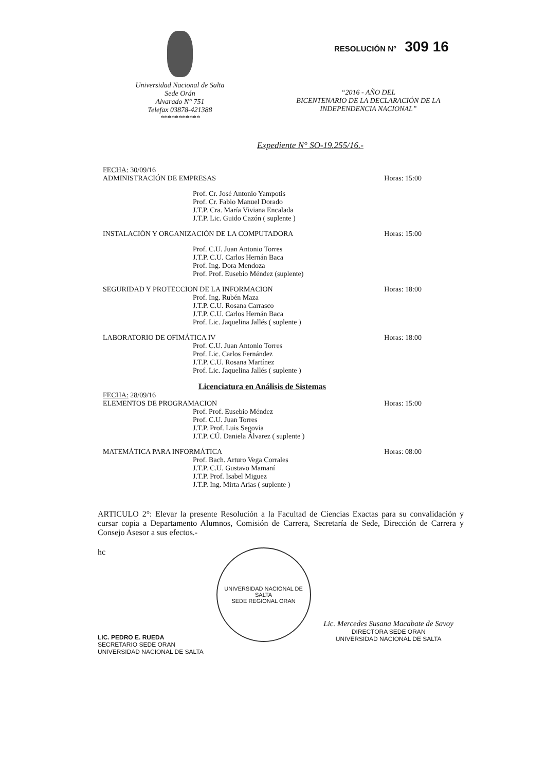Universidad Nacional de Salta
Sede Orán
Alvarado N° 751
Telefax 03878-421388
***********
RESOLUCIÓN N° 309 16
“2016 - AÑO DEL
BICENTENARIO DE LA DECLARACIÓN DE LA
INDEPENDENCIA NACIONAL”
Expediente N° SO-19.255/16.-
FECHA: 30/09/16
ADMINISTRACIÓN DE EMPRESAS Horas: 15:00
Prof. Cr. José Antonio Yampotis
Prof. Cr. Fabio Manuel Dorado
J.T.P. Cra. María Viviana Encalada
J.T.P. Lic. Guido Cazón ( suplente )
INSTALACIÓN Y ORGANIZACIÓN DE LA COMPUTADORA Horas: 15:00
Prof. C.U. Juan Antonio Torres
J.T.P. C.U. Carlos Hernán Baca
Prof. Ing. Dora Mendoza
Prof. Prof. Eusebio Méndez (suplente)
SEGURIDAD Y PROTECCION DE LA INFORMACION Horas: 18:00
Prof. Ing. Rubén Maza
J.T.P. C.U. Rosana Carrasco
J.T.P. C.U. Carlos Hernán Baca
Prof. Lic. Jaquelina Jallés ( suplente )
LABORATORIO DE OFIMÁTICA IV Horas: 18:00
Prof. C.U. Juan Antonio Torres
Prof. Lic. Carlos Fernández
J.T.P. C.U. Rosana Martínez
Prof. Lic. Jaquelina Jallés ( suplente )
Licenciatura en Análisis de Sistemas
FECHA: 28/09/16
ELEMENTOS DE PROGRAMACION Horas: 15:00
Prof. Prof. Eusebio Méndez
Prof. C.U. Juan Torres
J.T.P. Prof. Luis Segovia
J.T.P. CÚ. Daniela Álvarez ( suplente )
MATEMÁTICA PARA INFORMÁTICA Horas: 08:00
Prof. Bach. Arturo Vega Corrales
J.T.P. C.U. Gustavo Mamaní
J.T.P. Prof. Isabel Miguez
J.T.P. Ing. Mirta Arias ( suplente )
ARTICULO 2°: Elevar la presente Resolución a la Facultad de Ciencias Exactas para su convalidación y cursar copia a Departamento Alumnos, Comisión de Carrera, Secretaría de Sede, Dirección de Carrera y Consejo Asesor a sus efectos.-
hc
LIC. PEDRO E. RUEDA
SECRETARIO SEDE ORAN
UNIVERSIDAD NACIONAL DE SALTA
UNIVERSIDAD NACIONAL DE SALTA
SEDE REGIONAL ORAN
Lic. Mercedes Susana Macabate de Savoy
DIRECTORA SEDE ORAN
UNIVERSIDAD NACIONAL DE SALTA